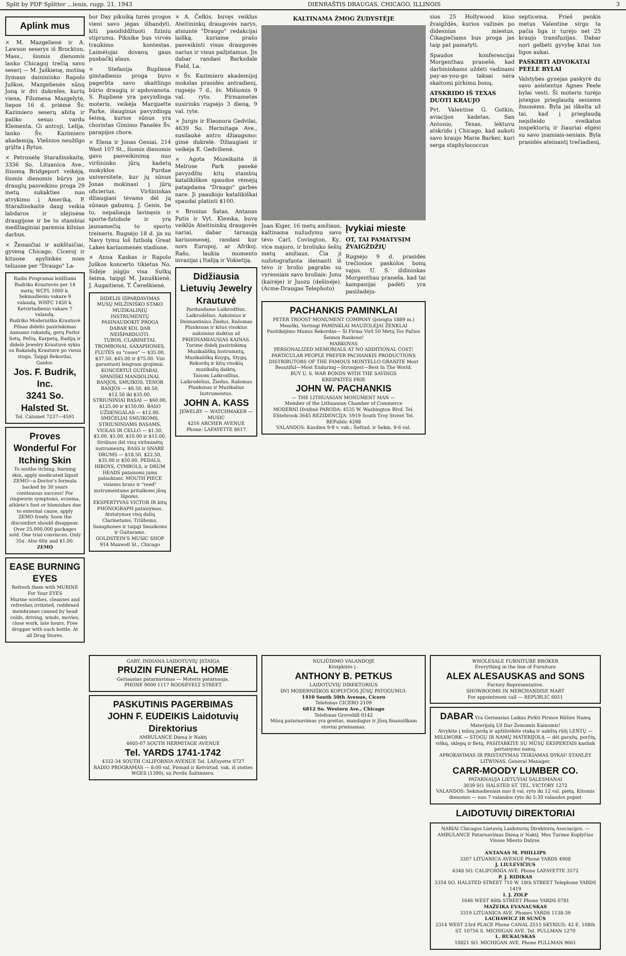Split by PDF Splitter ...ienis, rugp. 21, 1943 DIENRAŠTIS DRAUGAS, CHICAGO, ILLINOIS 3
Aplink mus
× M. Mazgelienė ir A. Lawson seserys iš Brockton, Mass., šiomis dienomis lanko Chicagoj trečią savo seserį — M. Juškienę, motiną žymaus dainininko Rapolo Juškos, Mazgelienės sūnų Joną ir dvi dukreles, kurių viena, Filomena Mazgelytė, liepos 16 d. priėmė Šv. Kazimiero seserų abitą ir paliko sesuo vardu Klementa. Gi antroji, Lelija, lanko Šv. Kazimiero akademiją. Viešnios neužilgo grįžta į Rytus.
× Petronėlę Staražinskaitę, 3336 So. Lituanica Ave., žinomą Bridgeport veikėją, šiomis dienomis būrys jos draugių pasveikino proga 29 metų sukakties nuo atvykimo į Ameriką. P. Staražinskaitė daug veikia labdaros ir idėjinėse draugijose ir be to stambiai medžiaginiai paremia kilnius darbus.
× Žemaičiai ir aukštaičiai, gyveną Chicago, Ciceroj ir kituose apylinkės mies teliuose per "Draugo" La-
Radio Programai leidžiami Budriko Krautuvės per 14 metų: WCFL 1000 k. Sekmadienio vakare 9 valandą. WHFC 1450 k. Ketvirtadienio vakare 7 valandą.
Budriko Moderniška Krautuvė
Pilnas didelis pasirinkimas namams rakandų, gerų Parlor Setų, Pečių, Karpetų, Radijų ir didelė Jewelry Krautuvė sykiu su Rakandų Krautuve po vienu stogu. Taipgi Rekordai, Gaidos.
Jos. F. Budrik, Inc.
3241 So. Halsted St.
Tel. Calumet 7237—4591
Proves Wonderful For Itching Skin
To soothe itching, burning skin, apply medicated liquid ZEMO—a Doctor's formula backed by 30 years continuous success! For ringworm symptoms, eczema, athlete's foot or blemishes due to external cause, apply ZEMO freely. Soon the discomfort should disappear. Over 25,000,000 packages sold. One trial convinces. Only 35¢. Also 60¢ and $1.00. ZEMO
EASE BURNING EYES
Refresh them with MURINE For Your EYES
Murine soothes, cleanses and refreshes irritated, reddened membranes caused by head colds, driving, winds, movies, close work, late hours. Free dropper with each bottle. At all Drug Stores.
bor Day pikniką turės progos vieni savo jėgas išbandyti, kiti pasididdžiuoti fiziniu stiprumu. Piknike bus virvės traukimo kontestas. Laimėtojai dovanų gaus pusbačkį alaus.
× Stefanija Ruplienė gimtadienio proga buvo pagerbta savo skaitlingo būrio draugių ir apdovanota. S. Ruplienė yra pavyzdinga moteris, veikėja Marquette Parke, išauginus pavyzdingą šeimą, kurios sūnus yra choristas Gimimo Panelės Šv. parapijos chore.
× Elena ir Jonas Geniai, 214 West 107 St., šiomis dienomis gavo pasveikinimą nuo viršininko jūrų kadetų mokyklos Purdue universitete, kur jų sūnus Jonas mokinasi į jūrų oficierius. Viršininkas džiaugiasi tėvams dėl jų sūnaus gabumų. J. Genis, be to, nepaliauja lavinęsis ir sporte-futobole ir yra jaunamečių to sporto treineris. Rugsėjo 18 d. jis su Navy tymu loš futbolą Great Lakes kariuomenės stadione.
× Anna Kaskas ir Rapolo Juškos koncerto tikietus No. Sidėje įsigijo visa Sutkų šeima, taipgi M. Januškienė, J. Augaitienė, T. Čereškienė.
DIDELIS IŠPARDAVIMAS MUSŲ MILŽINIŠKO STAKO MUZIKALINIŲ INSTRUMENTŲ
PASINAUDOKIT PROGA DABAR KOL DAR NEIŠPARDUOTI.
TUBOS, CLARINETAI, TROMBONAI, SAXAPHONES, FLUTES su "cases" — $35.00, $37.50, $45.00 ir $75.00. Visi garantuoti lengvam grojimui.
KONCERTUI GUITARAI, SPANIŠKI MANDOLINAI, BANJOS, SMUIKOS, TENOR BANJOS — $6.50, $8.50, $12.50 iki $35.00. STRIUNINIAI BASAI — $60.00, $125.00 ir $150.00. BASO UŽDENGALAS — $12.00. SMIČELIAI SMUIKOMS, STRIUNINIAMS BASAMS, VIOLAS IR CELLO — $1.50, $3.00, $5.00, $10.00 ir $15.00. Striūnos dėl visų viršminėtų instrumentų. BASS ir SNARE DRUMS — $18.50, $22.50, $35.00 ir $50.00. PEDALS, HIBOYS, CYMBOLS, ir DRUM HEADS pataisomi jums palaukiant. MOUTH PIECE visiems brass ir "reed" instrumentams pritaikomi jūsų lūpoms.
EKSPERTYVAS VICTOR IR kitų PHONOGRAPH pataisymas. Atstatymas visų dalių Clarinetams, Triūboms, Saxaphones ir taipgi Smuikoms ir Guitarams.
GOLDSTEIN'S MUSIC SHOP 914 Maxwell St., Chicago
× A. Čelkis, buvęs veiklus Ateitininkų draugovės narys, atsiuntė "Draugo" redakcijai laišką, kuriame prašo pasveikinti visus draugovės narius ir visus pažįstamus. Jis dabar randasi Barksdale Field, La.
× Šv. Kazimiero akademijoj mokslas prasidės antradienį, rugsėjo 7 d., šv. Mišiomis 9 val. ryto. Pirmametės susirinks rugsėjo 3 dieną, 9 val. ryte.
× Jurgis ir Eleonora Gedvilai, 4639 So. Hermitage Ave., susilaukė antro džiaugsmo: gimė dukrelė. Džiaugiasi ir veikėja E. Gedvilienė.
× Agota Mozeikaitė iš Melrose Park pasekė pavyzdžiu kitų stambių katalikiškos spaudos rėmėjų patapdama "Draugo" garbės nare. Ji paaukojo katalikiškai spaudai platinti $100.
× Bronius Šatas, Antanas Putis ir Vyt. Klemka, buvę veiklūs Ateitininkų draugovės nariai, dabar tarnaują kariuomenėj, randasi kur nors Europoj, ar Afrikoj. Rašo, laukia momento invazijai į Italiją ir Vokietiją.
Didžiausia Lietuvių Jewelry Krautuvė
Parduodame Laikrodžius, Laikrodėlius, Auksinius ir Deimantinius Žiedus, Rašomas Plunksnas ir kitus visokius auksinius daiktus už PRIEINAMIAUSIAS KAINAS.
Turime didelį pasirinkimą Muzikališkų Instrumntų, Muzikališkų Knygų, Stygų, Rekordų ir kitų visokių muzikalių daiktų.
Taisom Laikrodžius, Laikrodėlius, Žiedus, Rašomas Plunksnas ir Muzikalius Instrumentus.
JOHN A. KASS
JEWELRY — WATCHMAKER — MUSIC
4216 ARCHER AVENUE
Phone: LAFAYETTE 8617
KALTINAMA ŽMOG ŽUDYSTĖJE
Joan Kiger, 16 metų amžiaus, kaltinama nužudymu savo tėvo Carl, Covington, Ky., vice majoro, ir broliuko šešių metų amžiaus. Čia ji nufotografuota išeinanti iš tėvo ir brolio pagrabo su vyresniais savo broliais: Jonu (kairėje) ir Juozu (dešinėje). (Acme-Draugas Telephoto)
Įvykiai mieste
OT, TAI PAMATYSIM ŽVAIGŽDŽIŲ
Rugsėjo 9 d. prasidės trečiosios paskolos bonų vajus. U. S. iždininkas Morgenthau praneša, kad tai kampanijai padėti yra pasižadėju-
PACHANKIS PAMINKLAI
PETER TROOST MONUMENT COMPANY (Įsteigta 1889 m.)
Meniški, Vertingi PAMINKLAI MAUZOLEJAI ŽENKLAI
Pasitikėjimo Mumis Rekordas— Ši Firma Virš 50 Metų Tos Pačios Šeimos Rankose!
MARKOVAS
PERSONALIZED MEMORIALS AT NO ADDITIONAL COST! PARTICULAR PEOPLE PREFER PACHANKIS PRODUCTIONS DISTRIBUTORS OF THE FAMOUS MONTELLO GRANITE Most Beautiful—Most Enduring—Strongest—Best In The World.
BUY U. S. WAR BONDS WITH THE SAVINGS
KREIPKITĖS PRIE
JOHN W. PACHANKIS
— THE LITHUANIAN MONUMENT MAN —
Member of the Lithuanian Chamber of Commerce
MODERNI Išvidinė PARODA: 4535 W. Washington Blvd. Tel. EStebrook 3645 REZIDENCIJA: 5919 South Troy Street Tel. REPublic 4298
VALANDOS: Kasdien 9-9 v. vak.; Šeštad. ir Sekm. 9-6 val.
sios 25 Hollywood kino žvaigždės, kurios važinės po didesnius miestus. Čikagiečiams bus proga jas taip pat pamatyti.
Spaudos konferencijai Morgenthau pranešė, kad darbininkams uždėti vadinami pay-as-you-go taksai nėra skaitomi pirkimu bonų.
ATSKRIDO IŠ TEXAS DUOTI KRAUJO
Pvt. Valentine G. Gotkin, aviacijos kadetas, San Antonio, Texas, lėktuvu atskrido į Chicago, kad aukoti savo kraujo Marie Barker, kuri serga staphylococcus
septicema. Prieš penkis metus Valentine sirgo ta pačia liga ir turėjo net 25 kraujo transfuzijas. Dabar nori gelbėti gyvybę kitai tos ligos aukai.
PASKIRTI ADVOKATAI PEELE BYLAI
Valstybės gynėjas paskyrė du savo asistentus Agnes Peele bylai vesti. Ši moteris turėjo įsteigus prieglaudą seniems žmonėms. Byla jai iškelta už tai, kad į prieglaudą neįsileido sveikatos inspektorių ir žiauriai elgėsi su savo įnamiais-seniais. Byla prasidės ateinantį trečiadienį.
GARY, INDIANA LAIDOTUVIŲ ĮSTAIGA
PRUZIN FUNERAL HOME
Geriausias patarnavimas — Moteris patarnauja.
PHONE 9000 1117 ROOSEVELT STREET
PASKUTINIS PAGERBIMAS
JOHN F. EUDEIKIS Laidotuvių Direktorius
AMBULANCE Dieną ir Naktį
4605-07 SOUTH HERMITAGE AVENUE
Tel. YARDS 1741-1742
4332-34 SOUTH CALIFORNIA AVENUE Tel. LAFayette 0727
RADIO PROGRAMAS — 8:00 val. Pirmad ir Ketvirtad. vak. iš stoties WGES (1390), su Povilu Šaltimieru.
NULIŪDIMO VALANDOJE
Kreipkitės į -
ANTHONY B. PETKUS
LAIDOTUVIŲ DIREKTORIUS
DVI MODERNIŠKOS KOPLYČIOS JŪSŲ PATOGUMUI:
1410 South 50th Avenue, Cicero
Telefonas CICERO 2109
6812 So. Western Ave., Chicago
Telefonas Grovehill 0142
Mūsų patarnavimas yra greitas, mandagus ir Jūsų finansiškam stoviui prieinamas.
WHOLESALE FURNITURE BROKER
Everything in the line of Furniture
ALEX ALESAUSKAS and SONS
Factory Representative.
SHOWROOMS IN MERCHANDISE MART
For appointment call — REPUBLIC 6051
DABAR Yra Geriausias Laikas Pirkti Pirmos Rūšies Namų Materijolą Už Dar Žemomis Kainomis!
Atvykite į mūsų jardą ir apžiūrėkite staką ir aukštą rūšį LENTŲ — MILLWORK — STOGŲ IR NAMŲ MATERIJOLĄ — dėl garažų, porčių, viškų, sklepų ir fletų. PASITARKITE SU MŪSŲ EKSPERTAIS kaslink pertaisymo namų.
APROKAVIMAS IR PRISTATYMAS TEIKIAMAS DYKAI! STANLEY LITWINAS, General Manager.
CARR-MOODY LUMBER CO.
PATARNAUJA LIETUVIAI SALESMANAI
3039 SO. HALSTED ST. TEL. VICTORY 1272
VALANDOS: Sekmadieniais nuo 8 val. ryto iki 12 val. pietų. Kitomis dienomis — nuo 7 valandos ryto iki 5:30 valandos popiet
LAIDOTUVIŲ DIREKTORIAI
NARIAI Chicagos Lietuvių Laidotuvių Direktorių Asociacijos. — AMBULANCE Patarnavimas Dieną ir Naktį. Mes Turime Koplyčias Visose Miesto Dalyse.
ANTANAS M. PHILLIPS
3307 LITUANICA AVENUE Phone YARDS 4908
J. LIULEVIČIUS
4348 SO. CALIFORNIA AVE. Phone LAFAYETTE 3572
P. J. RIDIKAS
3354 SO. HALSTED STREET 710 W. 18th STREET Telephone YARDS 1419
I. J. ZOLP
1646 WEST 46th STREET Phone YARDS 0781
MAŽEIKA EVANAUSKAS
3319 LITUANICA AVE. Phones YARDS 1138-39
LACHAWICZ IR SUNŪS
2314 WEST 23rd PLACE Phone CANAL 2515 SKYRIUS: 42 E. 108th ST. 10756 S. MICHIGAN AVE. Tel. PULLMAN 1270
L. BUKAUSKAS
10821 SO. MICHIGAN AVE. Phone PULLMAN 9661